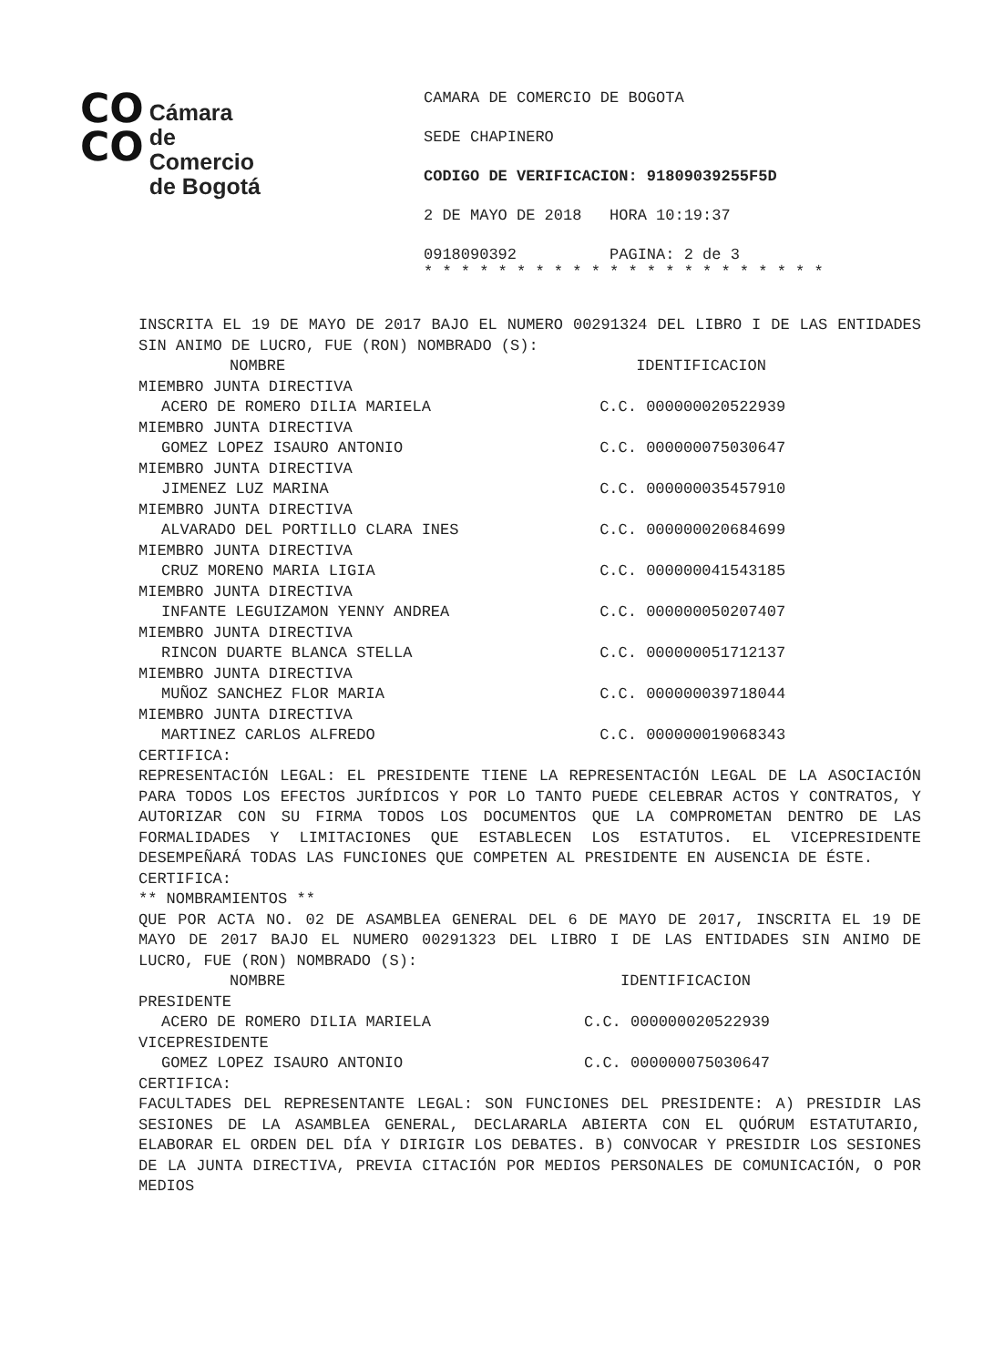CO
CO
Cámara
de Comercio
de Bogotá
CAMARA DE COMERCIO DE BOGOTA
SEDE CHAPINERO
CODIGO DE VERIFICACION: 91809039255F5D
2 DE MAYO DE 2018 HORA 10:19:37
0918090392 PAGINA: 2 de 3
* * * * * * * * * * * * * * * * * * * * * *
INSCRITA EL 19 DE MAYO DE 2017 BAJO EL NUMERO 00291324 DEL LIBRO I DE LAS ENTIDADES SIN ANIMO DE LUCRO, FUE (RON) NOMBRADO (S):
| NOMBRE | IDENTIFICACION |
| --- | --- |
| MIEMBRO JUNTA DIRECTIVA | |
| ACERO DE ROMERO DILIA MARIELA | C.C. 000000020522939 |
| MIEMBRO JUNTA DIRECTIVA | |
| GOMEZ LOPEZ ISAURO ANTONIO | C.C. 000000075030647 |
| MIEMBRO JUNTA DIRECTIVA | |
| JIMENEZ LUZ MARINA | C.C. 000000035457910 |
| MIEMBRO JUNTA DIRECTIVA | |
| ALVARADO DEL PORTILLO CLARA INES | C.C. 000000020684699 |
| MIEMBRO JUNTA DIRECTIVA | |
| CRUZ MORENO MARIA LIGIA | C.C. 000000041543185 |
| MIEMBRO JUNTA DIRECTIVA | |
| INFANTE LEGUIZAMON YENNY ANDREA | C.C. 000000050207407 |
| MIEMBRO JUNTA DIRECTIVA | |
| RINCON DUARTE BLANCA STELLA | C.C. 000000051712137 |
| MIEMBRO JUNTA DIRECTIVA | |
| MUÑOZ SANCHEZ FLOR MARIA | C.C. 000000039718044 |
| MIEMBRO JUNTA DIRECTIVA | |
| MARTINEZ CARLOS ALFREDO | C.C. 000000019068343 |
CERTIFICA:
REPRESENTACIÓN LEGAL: EL PRESIDENTE TIENE LA REPRESENTACIÓN LEGAL DE LA ASOCIACIÓN PARA TODOS LOS EFECTOS JURÍDICOS Y POR LO TANTO PUEDE CELEBRAR ACTOS Y CONTRATOS, Y AUTORIZAR CON SU FIRMA TODOS LOS DOCUMENTOS QUE LA COMPROMETAN DENTRO DE LAS FORMALIDADES Y LIMITACIONES QUE ESTABLECEN LOS ESTATUTOS. EL VICEPRESIDENTE DESEMPEÑARÁ TODAS LAS FUNCIONES QUE COMPETEN AL PRESIDENTE EN AUSENCIA DE ÉSTE.
CERTIFICA:
** NOMBRAMIENTOS **
QUE POR ACTA NO. 02 DE ASAMBLEA GENERAL DEL 6 DE MAYO DE 2017, INSCRITA EL 19 DE MAYO DE 2017 BAJO EL NUMERO 00291323 DEL LIBRO I DE LAS ENTIDADES SIN ANIMO DE LUCRO, FUE (RON) NOMBRADO (S):
| NOMBRE | IDENTIFICACION |
| --- | --- |
| PRESIDENTE | |
| ACERO DE ROMERO DILIA MARIELA | C.C. 000000020522939 |
| VICEPRESIDENTE | |
| GOMEZ LOPEZ ISAURO ANTONIO | C.C. 000000075030647 |
CERTIFICA:
FACULTADES DEL REPRESENTANTE LEGAL: SON FUNCIONES DEL PRESIDENTE: A) PRESIDIR LAS SESIONES DE LA ASAMBLEA GENERAL, DECLARARLA ABIERTA CON EL QUÓRUM ESTATUTARIO, ELABORAR EL ORDEN DEL DÍA Y DIRIGIR LOS DEBATES. B) CONVOCAR Y PRESIDIR LOS SESIONES DE LA JUNTA DIRECTIVA, PREVIA CITACIÓN POR MEDIOS PERSONALES DE COMUNICACIÓN, O POR MEDIOS